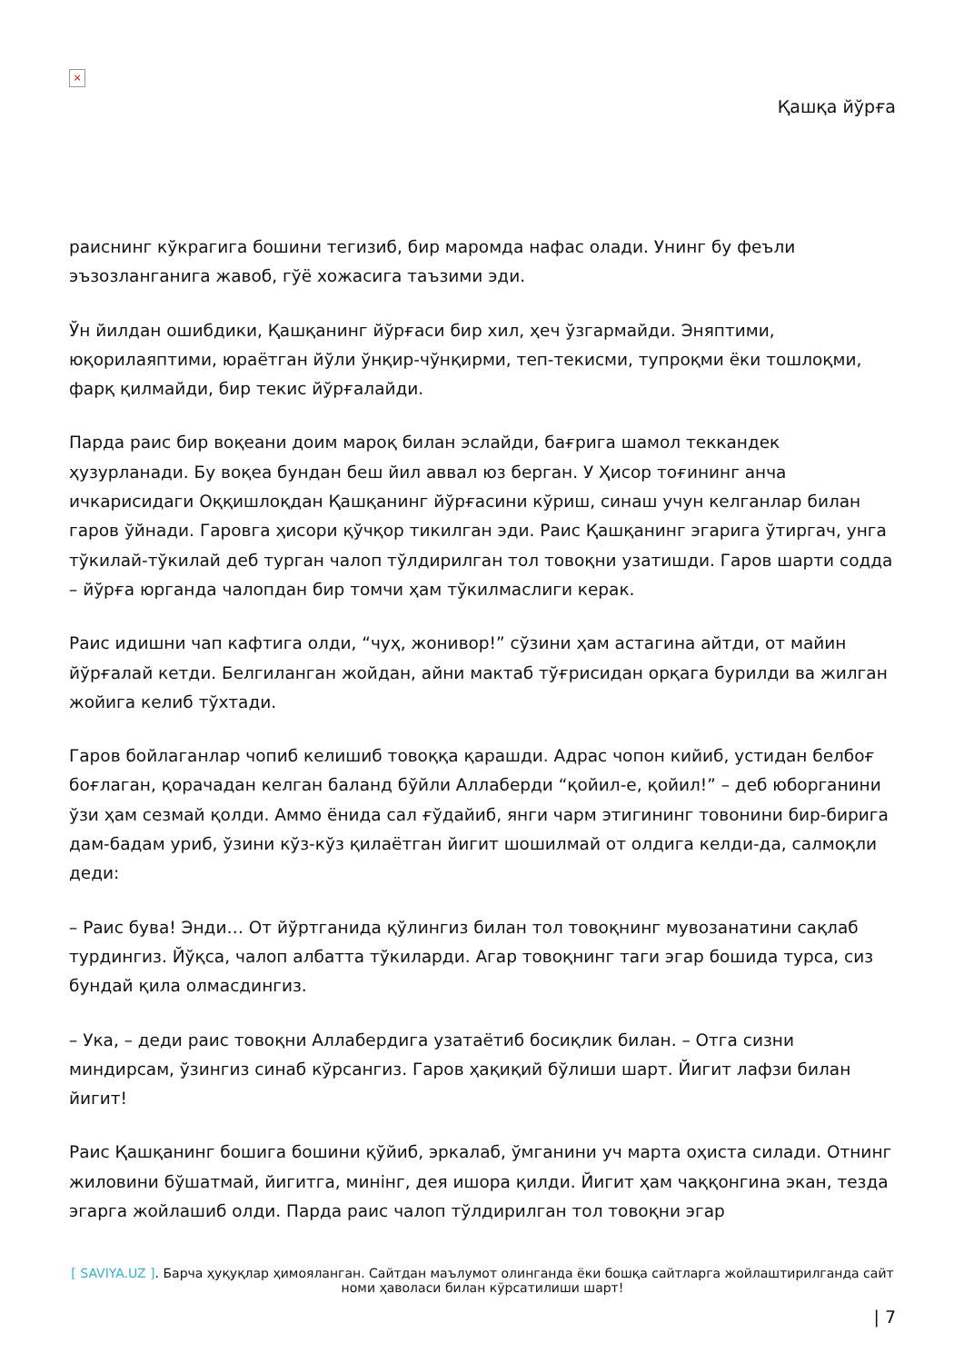×
Қашқа йўрға
раиснинг кўкрагига бошини тегизиб, бир маромда нафас олади. Унинг бу феъли эъзозланганига жавоб, гўё хожасига таъзими эди.
Ўн йилдан ошибдики, Қашқанинг йўрғаси бир хил, ҳеч ўзгармайди. Эняптими, юқорилаяптими, юраётган йўли ўнқир-чўнқирми, теп-текисми, тупроқми ёки тошлоқми, фарқ қилмайди, бир текис йўрғалайди.
Парда раис бир воқеани доим мароқ билан эслайди, бағрига шамол теккандек ҳузурланади. Бу воқеа бундан беш йил аввал юз берган. У Ҳисор тоғининг анча ичкарисидаги Оққишлоқдан Қашқанинг йўрғасини кўриш, синаш учун келганлар билан гаров ўйнади. Гаровга ҳисори қўчқор тикилган эди. Раис Қашқанинг эгарига ўтиргач, унга тўкилай-тўкилай деб турган чалоп тўлдирилган тол товоқни узатишди. Гаров шарти содда – йўрға юрганда чалопдан бир томчи ҳам тўкилмаслиги керак.
Раис идишни чап кафтига олди, “чуҳ, жонивор!” сўзини ҳам астагина айтди, от майин йўрғалай кетди. Белгиланган жойдан, айни мактаб тўғрисидан орқага бурилди ва жилган жойига келиб тўхтади.
Гаров бойлаганлар чопиб келишиб товоққа қарашди. Адрас чопон кийиб, устидан белбоғ боғлаган, қорачадан келган баланд бўйли Аллаберди “қойил-е, қойил!” – деб юборганини ўзи ҳам сезмай қолди. Аммо ёнида сал ғўдайиб, янги чарм этигининг товонини бир-бирига дам-бадам уриб, ўзини кўз-кўз қилаётган йигит шошилмай от олдига келди-да, салмоқли деди:
– Раис бува! Энди… От йўртганида қўлингиз билан тол товоқнинг мувозанатини сақлаб турдингиз. Йўқса, чалоп албатта тўкиларди. Агар товоқнинг таги эгар бошида турса, сиз бундай қила олмасдингиз.
– Ука, – деди раис товоқни Аллабердига узатаётиб босиқлик билан. – Отга сизни миндирсам, ўзингиз синаб кўрсангиз. Гаров ҳақиқий бўлиши шарт. Йигит лафзи билан йигит!
Раис Қашқанинг бошига бошини қўйиб, эркалаб, ўмганини уч марта оҳиста силади. Отнинг жиловини бўшатмай, йигитга, минінг, дея ишора қилди. Йигит ҳам чаққонгина экан, тезда эгарга жойлашиб олди. Парда раис чалоп тўлдирилган тол товоқни эгар
[ SAVIYA.UZ ]. Барча ҳуқуқлар ҳимояланган. Сайтдан маълумот олинганда ёки бошқа сайтларга жойлаштирилганда сайт номи ҳаволаси билан кўрсатилиши шарт!
| 7